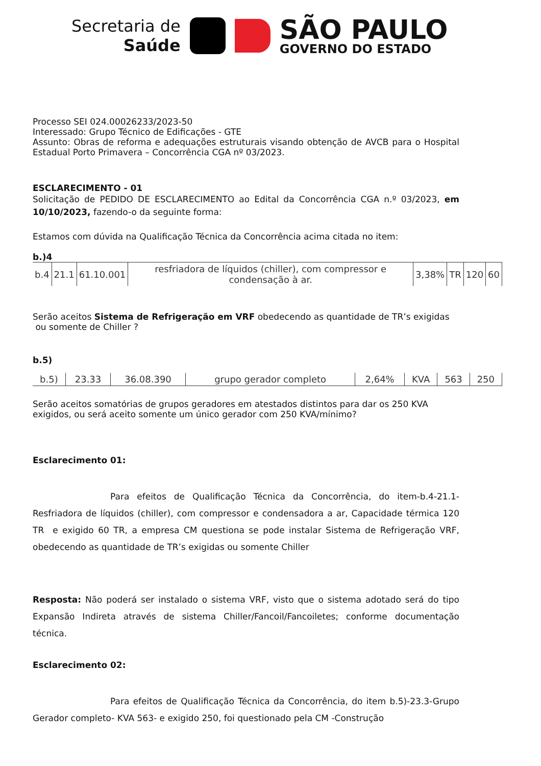Secretaria de
Saúde
SÃO PAULO
GOVERNO DO ESTADO
Processo SEI 024.00026233/2023-50
Interessado: Grupo Técnico de Edificações - GTE
Assunto: Obras de reforma e adequações estruturais visando obtenção de AVCB para o Hospital Estadual Porto Primavera – Concorrência CGA nº 03/2023.
ESCLARECIMENTO - 01
Solicitação de PEDIDO DE ESCLARECIMENTO ao Edital da Concorrência CGA n.º 03/2023, em 10/10/2023, fazendo-o da seguinte forma:
Estamos com dúvida na Qualificação Técnica da Concorrência acima citada no item:
b.)4
| b.4 | 21.1 | 61.10.001 | resfriadora de líquidos (chiller), com compressor e condensação à ar. | 3,38% | TR | 120 | 60 |
Serão aceitos Sistema de Refrigeração em VRF obedecendo as quantidade de TR’s exigidas ou somente de Chiller ?
b.5)
| b.5) | 23.33 | 36.08.390 | grupo gerador completo | 2,64% | KVA | 563 | 250 |
Serão aceitos somatórias de grupos geradores em atestados distintos para dar os 250 KVA exigidos, ou será aceito somente um único gerador com 250 KVA/mínimo?
Esclarecimento 01:
Para efeitos de Qualificação Técnica da Concorrência, do item-b.4-21.1-Resfriadora de líquidos (chiller), com compressor e condensadora a ar, Capacidade térmica 120 TR e exigido 60 TR, a empresa CM questiona se pode instalar Sistema de Refrigeração VRF, obedecendo as quantidade de TR’s exigidas ou somente Chiller
Resposta: Não poderá ser instalado o sistema VRF, visto que o sistema adotado será do tipo Expansão Indireta através de sistema Chiller/Fancoil/Fancoiletes; conforme documentação técnica.
Esclarecimento 02:
Para efeitos de Qualificação Técnica da Concorrência, do item b.5)-23.3-Grupo Gerador completo- KVA 563- e exigido 250, foi questionado pela CM -Construção